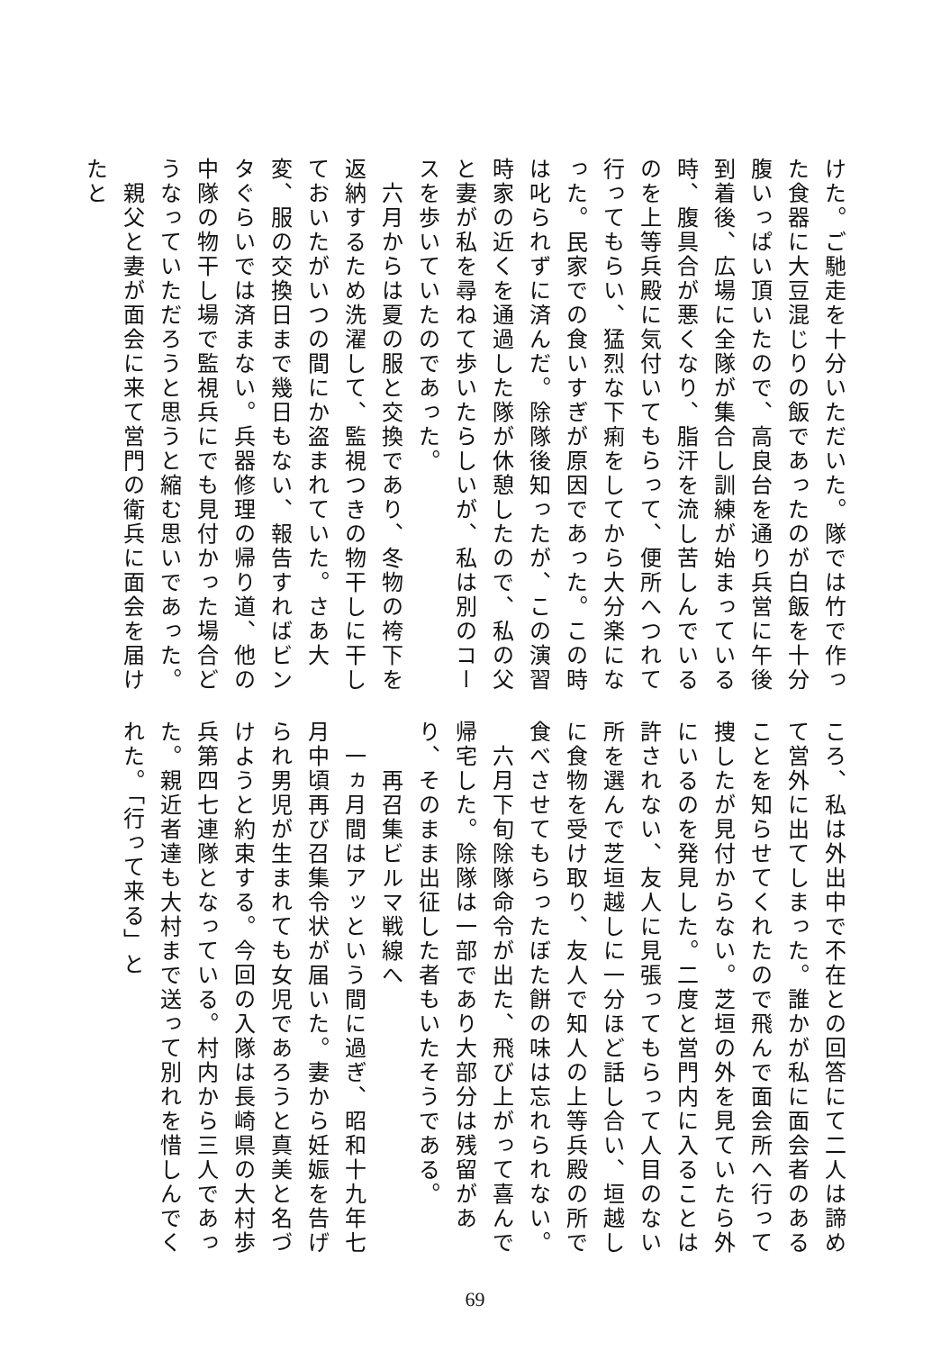けた。ご馳走を十分いただいた。隊では竹で作った食器に大豆混じりの飯であったのが白飯を十分腹いっぱい頂いたので、高良台を通り兵営に午後到着後、広場に全隊が集合し訓練が始まっている時、腹具合が悪くなり、脂汗を流し苦しんでいるのを上等兵殿に気付いてもらって、便所へつれて行ってもらい、猛烈な下痢をしてから大分楽になった。民家での食いすぎが原因であった。この時は叱られずに済んだ。除隊後知ったが、この演習時家の近くを通過した隊が休憩したので、私の父と妻が私を尋ねて歩いたらしいが、私は別のコースを歩いていたのであった。
　六月からは夏の服と交換であり、冬物の袴下を返納するため洗濯して、監視つきの物干しに干しておいたがいつの間にか盗まれていた。さあ大変、服の交換日まで幾日もない、報告すればビンタぐらいでは済まない。兵器修理の帰り道、他の中隊の物干し場で監視兵にでも見付かった場合どうなっていただろうと思うと縮む思いであった。
　親父と妻が面会に来て営門の衛兵に面会を届けたと
ころ、私は外出中で不在との回答にて二人は諦めて営外に出てしまった。誰かが私に面会者のあることを知らせてくれたので飛んで面会所へ行って捜したが見付からない。芝垣の外を見ていたら外にいるのを発見した。二度と営門内に入ることは許されない、友人に見張ってもらって人目のない所を選んで芝垣越しに一分ほど話し合い、垣越しに食物を受け取り、友人で知人の上等兵殿の所で食べさせてもらったぼた餅の味は忘れられない。
　六月下旬除隊命令が出た、飛び上がって喜んで帰宅した。除隊は一部であり大部分は残留があり、そのまま出征した者もいたそうである。
　　再召集ビルマ戦線へ
　一ヵ月間はアッという間に過ぎ、昭和十九年七月中頃再び召集令状が届いた。妻から妊娠を告げられ男児が生まれても女児であろうと真美と名づけようと約束する。今回の入隊は長崎県の大村歩兵第四七連隊となっている。村内から三人であった。親近者達も大村まで送って別れを惜しんでくれた。「行って来る」と
69